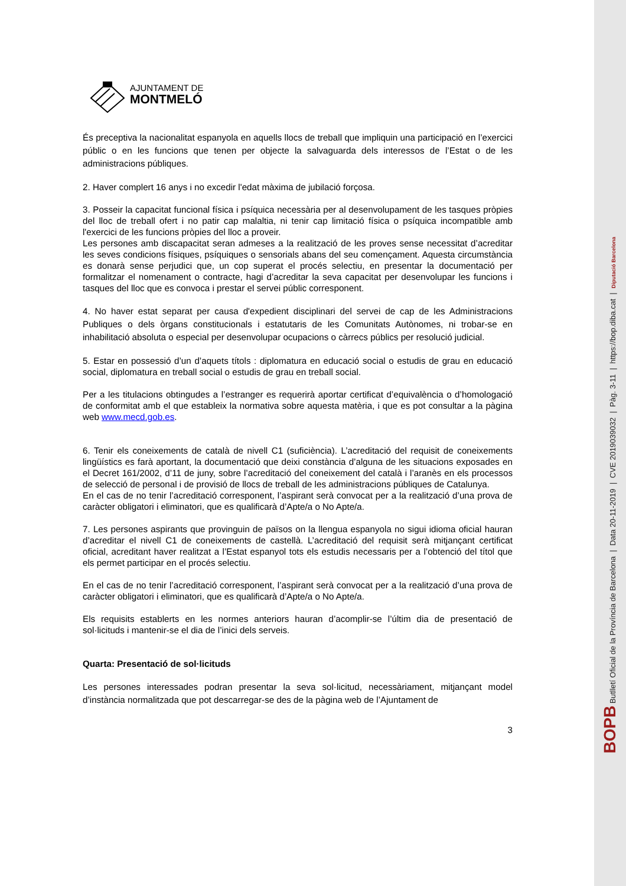AJUNTAMENT DE
MONTMELÓ
És preceptiva la nacionalitat espanyola en aquells llocs de treball que impliquin una participació en l’exercici públic o en les funcions que tenen per objecte la salvaguarda dels interessos de l’Estat o de les administracions públiques.
2. Haver complert 16 anys i no excedir l'edat màxima de jubilació forçosa.
3. Posseir la capacitat funcional física i psíquica necessària per al desenvolupament de les tasques pròpies del lloc de treball ofert i no patir cap malaltia, ni tenir cap limitació física o psíquica incompatible amb l'exercici de les funcions pròpies del lloc a proveir.
Les persones amb discapacitat seran admeses a la realització de les proves sense necessitat d’acreditar les seves condicions físiques, psíquiques o sensorials abans del seu començament. Aquesta circumstància es donarà sense perjudici que, un cop superat el procés selectiu, en presentar la documentació per formalitzar el nomenament o contracte, hagi d’acreditar la seva capacitat per desenvolupar les funcions i tasques del lloc que es convoca i prestar el servei públic corresponent.
4. No haver estat separat per causa d'expedient disciplinari del servei de cap de les Administracions Publiques o dels òrgans constitucionals i estatutaris de les Comunitats Autònomes, ni trobar-se en inhabilitació absoluta o especial per desenvolupar ocupacions o càrrecs públics per resolució judicial.
5. Estar en possessió d’un d’aquets títols : diplomatura en educació social o estudis de grau en educació social, diplomatura en treball social o estudis de grau en treball social.
Per a les titulacions obtingudes a l’estranger es requerirà aportar certificat d’equivalència o d’homologació de conformitat amb el que estableix la normativa sobre aquesta matèria, i que es pot consultar a la pàgina web www.mecd.gob.es.
6. Tenir els coneixements de català de nivell C1 (suficiència). L’acreditació del requisit de coneixements lingüístics es farà aportant, la documentació que deixi constància d’alguna de les situacions exposades en el Decret 161/2002, d’11 de juny, sobre l’acreditació del coneixement del català i l’aranès en els processos de selecció de personal i de provisió de llocs de treball de les administracions públiques de Catalunya.
En el cas de no tenir l’acreditació corresponent, l’aspirant serà convocat per a la realització d’una prova de caràcter obligatori i eliminatori, que es qualificarà d’Apte/a o No Apte/a.
7. Les persones aspirants que provinguin de països on la llengua espanyola no sigui idioma oficial hauran d’acreditar el nivell C1 de coneixements de castellà. L’acreditació del requisit serà mitjançant certificat oficial, acreditant haver realitzat a l’Estat espanyol tots els estudis necessaris per a l’obtenció del títol que els permet participar en el procés selectiu.
En el cas de no tenir l’acreditació corresponent, l’aspirant serà convocat per a la realització d’una prova de caràcter obligatori i eliminatori, que es qualificarà d’Apte/a o No Apte/a.
Els requisits establerts en les normes anteriors hauran d’acomplir-se l’últim dia de presentació de sol·licituds i mantenir-se el dia de l’inici dels serveis.
Quarta: Presentació de sol·licituds
Les persones interessades podran presentar la seva sol·licitud, necessàriament, mitjançant model d’instància normalitzada que pot descarregar-se des de la pàgina web de l’Ajuntament de
3
BOPB Butlletí Oficial de la Província de Barcelona | Data 20-11-2019 | CVE 2019039032 | Pàg. 3-11 | https://bop.diba.cat | Diputació Barcelona